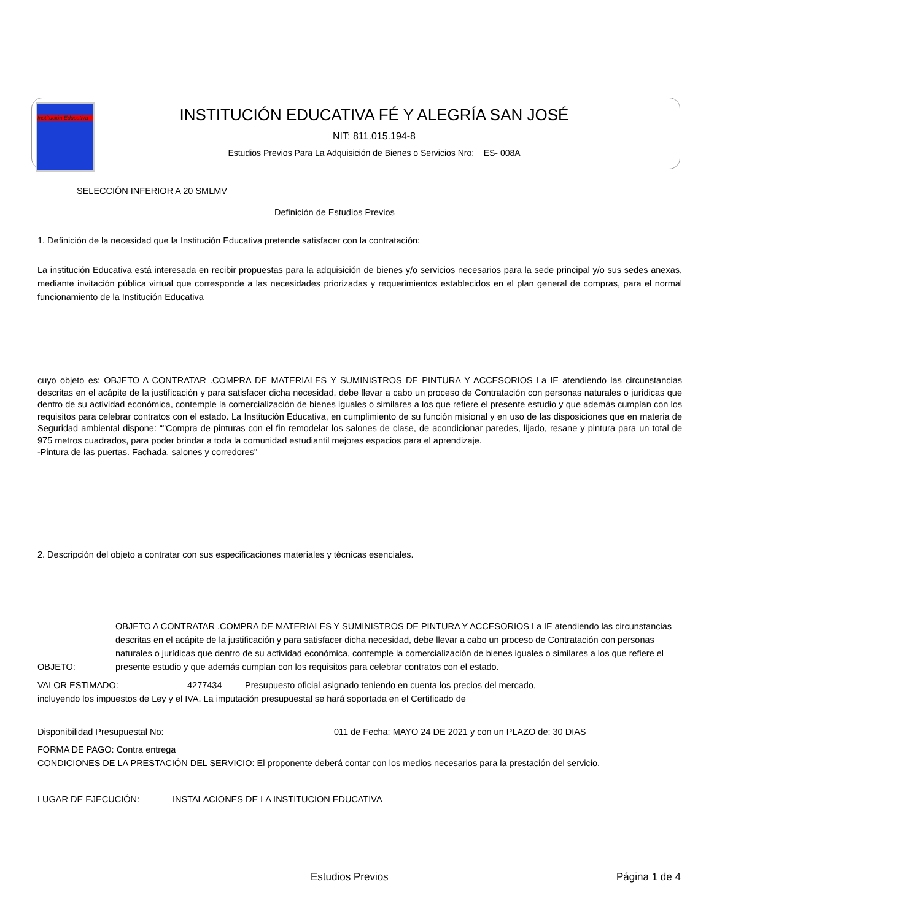Institución Educativa
INSTITUCIÓN EDUCATIVA FÉ Y ALEGRÍA SAN JOSÉ
NIT: 811.015.194-8
Estudios Previos Para La Adquisición de Bienes o Servicios Nro: ES- 008A
SELECCIÓN INFERIOR A 20 SMLMV
Definición de Estudios Previos
1. Definición de la necesidad que la Institución Educativa pretende satisfacer con la contratación:
La institución Educativa está interesada en recibir propuestas para la adquisición de bienes y/o servicios necesarios para la sede principal y/o sus sedes anexas, mediante invitación pública virtual que corresponde a las necesidades priorizadas y requerimientos establecidos en el plan general de compras, para el normal funcionamiento de la Institución Educativa
cuyo objeto es: OBJETO A CONTRATAR .COMPRA DE MATERIALES Y SUMINISTROS DE PINTURA Y ACCESORIOS La IE atendiendo las circunstancias descritas en el acápite de la justificación y para satisfacer dicha necesidad, debe llevar a cabo un proceso de Contratación con personas naturales o jurídicas que dentro de su actividad económica, contemple la comercialización de bienes iguales o similares a los que refiere el presente estudio y que además cumplan con los requisitos para celebrar contratos con el estado. La Institución Educativa, en cumplimiento de su función misional y en uso de las disposiciones que en materia de Seguridad ambiental dispone: “"Compra de pinturas con el fin remodelar los salones de clase, de acondicionar paredes, lijado, resane y pintura para un total de 975 metros cuadrados, para poder brindar a toda la comunidad estudiantil mejores espacios para el aprendizaje.
-Pintura de las puertas. Fachada, salones y corredores"
2. Descripción del objeto a contratar con sus especificaciones materiales y técnicas esenciales.
OBJETO:
OBJETO A CONTRATAR .COMPRA DE MATERIALES Y SUMINISTROS DE PINTURA Y ACCESORIOS La IE atendiendo las circunstancias descritas en el acápite de la justificación y para satisfacer dicha necesidad, debe llevar a cabo un proceso de Contratación con personas naturales o jurídicas que dentro de su actividad económica, contemple la comercialización de bienes iguales o similares a los que refiere el presente estudio y que además cumplan con los requisitos para celebrar contratos con el estado.
VALOR ESTIMADO: 4277434 Presupuesto oficial asignado teniendo en cuenta los precios del mercado,
incluyendo los impuestos de Ley y el IVA. La imputación presupuestal se hará soportada en el Certificado de
Disponibilidad Presupuestal No: 011 de Fecha: MAYO 24 DE 2021 y con un PLAZO de: 30 DIAS
FORMA DE PAGO: Contra entrega
CONDICIONES DE LA PRESTACIÓN DEL SERVICIO: El proponente deberá contar con los medios necesarios para la prestación del servicio.
LUGAR DE EJECUCIÓN: INSTALACIONES DE LA INSTITUCION EDUCATIVA
Estudios Previos Página 1 de 4